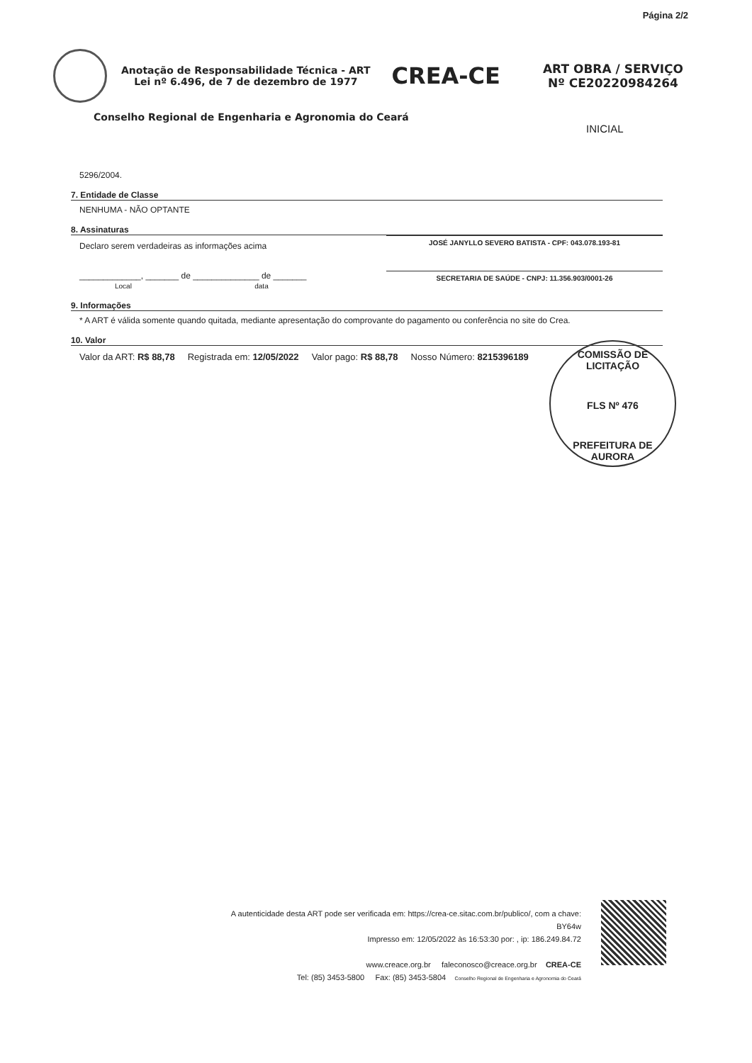Página 2/2
Anotação de Responsabilidade Técnica - ART
Lei nº 6.496, de 7 de dezembro de 1977
CREA-CE
ART OBRA / SERVIÇO
Nº CE20220984264
Conselho Regional de Engenharia e Agronomia do Ceará
INICIAL
5296/2004.
7. Entidade de Classe
NENHUMA - NÃO OPTANTE
8. Assinaturas
Declaro serem verdadeiras as informações acima
JOSÉ JANYLLO SEVERO BATISTA - CPF: 043.078.193-81
_____________, _______ de ______________ de _______
Local data
SECRETARIA DE SAÚDE - CNPJ: 11.356.903/0001-26
9. Informações
* A ART é válida somente quando quitada, mediante apresentação do comprovante do pagamento ou conferência no site do Crea.
10. Valor
Valor da ART: R$ 88,78 Registrada em: 12/05/2022 Valor pago: R$ 88,78 Nosso Número: 8215396189
COMISSÃO DE LICITAÇÃO
FLS Nº 476
PREFEITURA DE AURORA
A autenticidade desta ART pode ser verificada em: https://crea-ce.sitac.com.br/publico/, com a chave: BY64w
Impresso em: 12/05/2022 às 16:53:30 por: , ip: 186.249.84.72
www.creace.org.br faleconosco@creace.org.br CREA-CE
Tel: (85) 3453-5800 Fax: (85) 3453-5804 Conselho Regional de Engenharia e Agronomia do Ceará